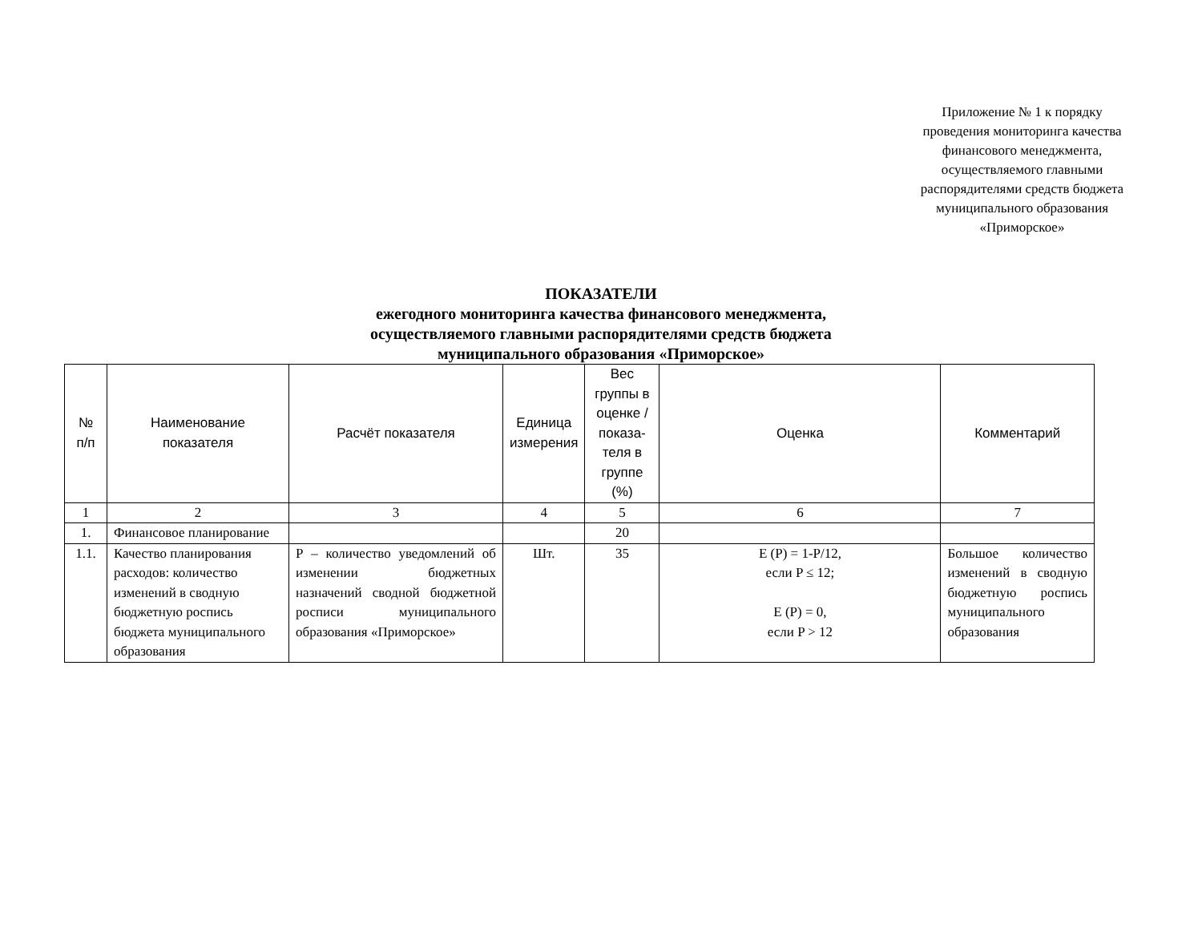Приложение № 1 к порядку проведения мониторинга качества финансового менеджмента, осуществляемого главными распорядителями средств бюджета муниципального образования «Приморское»
ПОКАЗАТЕЛИ
ежегодного мониторинга качества финансового менеджмента,
осуществляемого главными распорядителями средств бюджета
муниципального образования «Приморское»
| № п/п | Наименование показателя | Расчёт показателя | Единица измерения | Вес группы в оценке / показа-теля в группе (%) | Оценка | Комментарий |
| --- | --- | --- | --- | --- | --- | --- |
| 1 | 2 | 3 | 4 | 5 | 6 | 7 |
| 1. | Финансовое планирование | | | 20 | | |
| 1.1. | Качество планирования расходов: количество изменений в сводную бюджетную роспись бюджета муниципального образования | Р – количество уведомлений об изменении бюджетных назначений сводной бюджетной росписи муниципального образования «Приморское» | Шт. | 35 | E (P) = 1-P/12, если P ≤ 12; E (P) = 0, если P > 12 | Большое количество изменений в сводную бюджетную роспись муниципального образования |